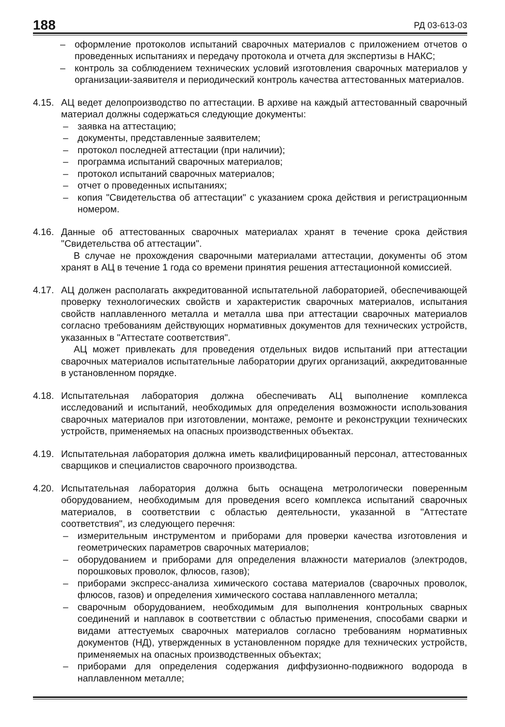188 РД 03-613-03
– оформление протоколов испытаний сварочных материалов с приложением отчетов о проведенных испытаниях и передачу протокола и отчета для экспертизы в НАКС;
– контроль за соблюдением технических условий изготовления сварочных материалов у организации-заявителя и периодический контроль качества аттестованных материалов.
4.15.
АЦ ведет делопроизводство по аттестации. В архиве на каждый аттестованный сварочный материал должны содержаться следующие документы:
– заявка на аттестацию;
– документы, представленные заявителем;
– протокол последней аттестации (при наличии);
– программа испытаний сварочных материалов;
– протокол испытаний сварочных материалов;
– отчет о проведенных испытаниях;
– копия "Свидетельства об аттестации" с указанием срока действия и регистрационным номером.
4.16.
Данные об аттестованных сварочных материалах хранят в течение срока действия "Свидетельства об аттестации".
В случае не прохождения сварочными материалами аттестации, документы об этом хранят в АЦ в течение 1 года со времени принятия решения аттестационной комиссией.
4.17.
АЦ должен располагать аккредитованной испытательной лабораторией, обеспечивающей проверку технологических свойств и характеристик сварочных материалов, испытания свойств наплавленного металла и металла шва при аттестации сварочных материалов согласно требованиям действующих нормативных документов для технических устройств, указанных в "Аттестате соответствия".
АЦ может привлекать для проведения отдельных видов испытаний при аттестации сварочных материалов испытательные лаборатории других организаций, аккредитованные в установленном порядке.
4.18.
Испытательная лаборатория должна обеспечивать АЦ выполнение комплекса исследований и испытаний, необходимых для определения возможности использования сварочных материалов при изготовлении, монтаже, ремонте и реконструкции технических устройств, применяемых на опасных производственных объектах.
4.19.
Испытательная лаборатория должна иметь квалифицированный персонал, аттестованных сварщиков и специалистов сварочного производства.
4.20.
Испытательная лаборатория должна быть оснащена метрологически поверенным оборудованием, необходимым для проведения всего комплекса испытаний сварочных материалов, в соответствии с областью деятельности, указанной в "Аттестате соответствия", из следующего перечня:
– измерительным инструментом и приборами для проверки качества изготовления и геометрических параметров сварочных материалов;
– оборудованием и приборами для определения влажности материалов (электродов, порошковых проволок, флюсов, газов);
– приборами экспресс-анализа химического состава материалов (сварочных проволок, флюсов, газов) и определения химического состава наплавленного металла;
– сварочным оборудованием, необходимым для выполнения контрольных сварных соединений и наплавок в соответствии с областью применения, способами сварки и видами аттестуемых сварочных материалов согласно требованиям нормативных документов (НД), утвержденных в установленном порядке для технических устройств, применяемых на опасных производственных объектах;
– приборами для определения содержания диффузионно-подвижного водорода в наплавленном металле;